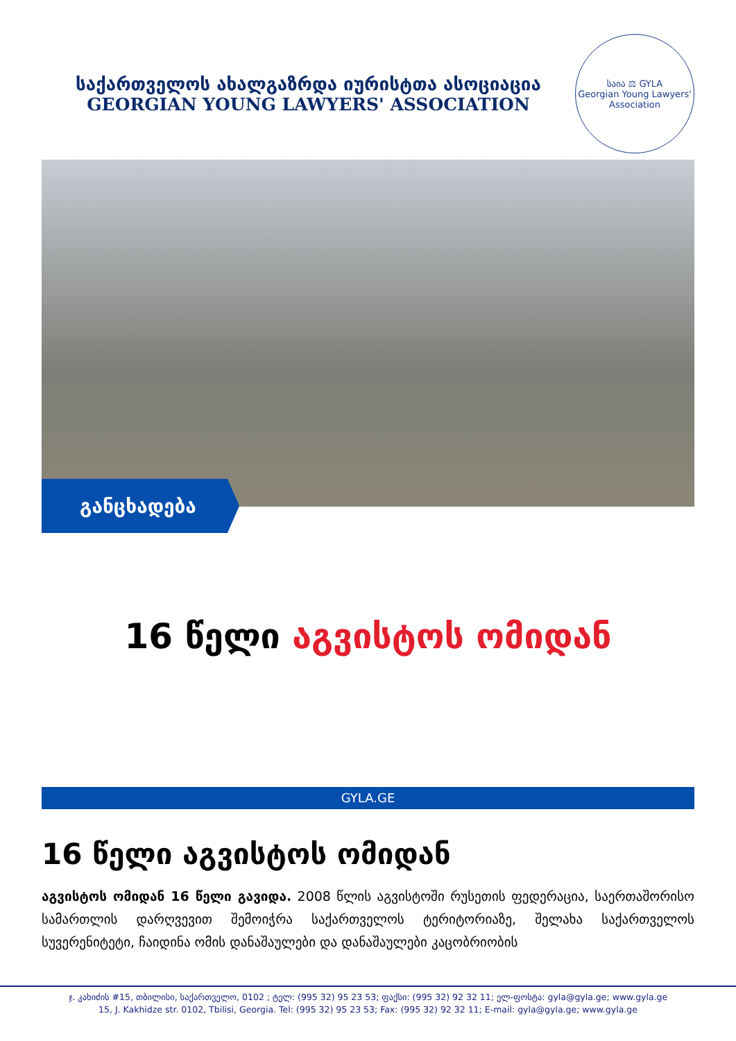საქართველოს ახალგაზრდა იურისტთა ასოციაცია
GEORGIAN YOUNG LAWYERS' ASSOCIATION
საია ⚖ GYLA
Georgian Young Lawyers' Association
განცხადება
16 წელი აგვისტოს ომიდან
GYLA.GE
16 წელი აგვისტოს ომიდან
აგვისტოს ომიდან 16 წელი გავიდა. 2008 წლის აგვისტოში რუსეთის ფედერაცია, საერთაშორისო სამართლის დარღვევით შემოიჭრა საქართველოს ტერიტორიაზე, შელახა საქართველოს სუვერენიტეტი, ჩაიდინა ომის დანაშაულები და დანაშაულები კაცობრიობის
ჯ. კახიძის #15, თბილისი, საქართველო, 0102 ; ტელ: (995 32) 95 23 53; ფაქსი: (995 32) 92 32 11; ელ-ფოსტა: gyla@gyla.ge; www.gyla.ge
15, J. Kakhidze str. 0102, Tbilisi, Georgia. Tel: (995 32) 95 23 53; Fax: (995 32) 92 32 11; E-mail: gyla@gyla.ge; www.gyla.ge